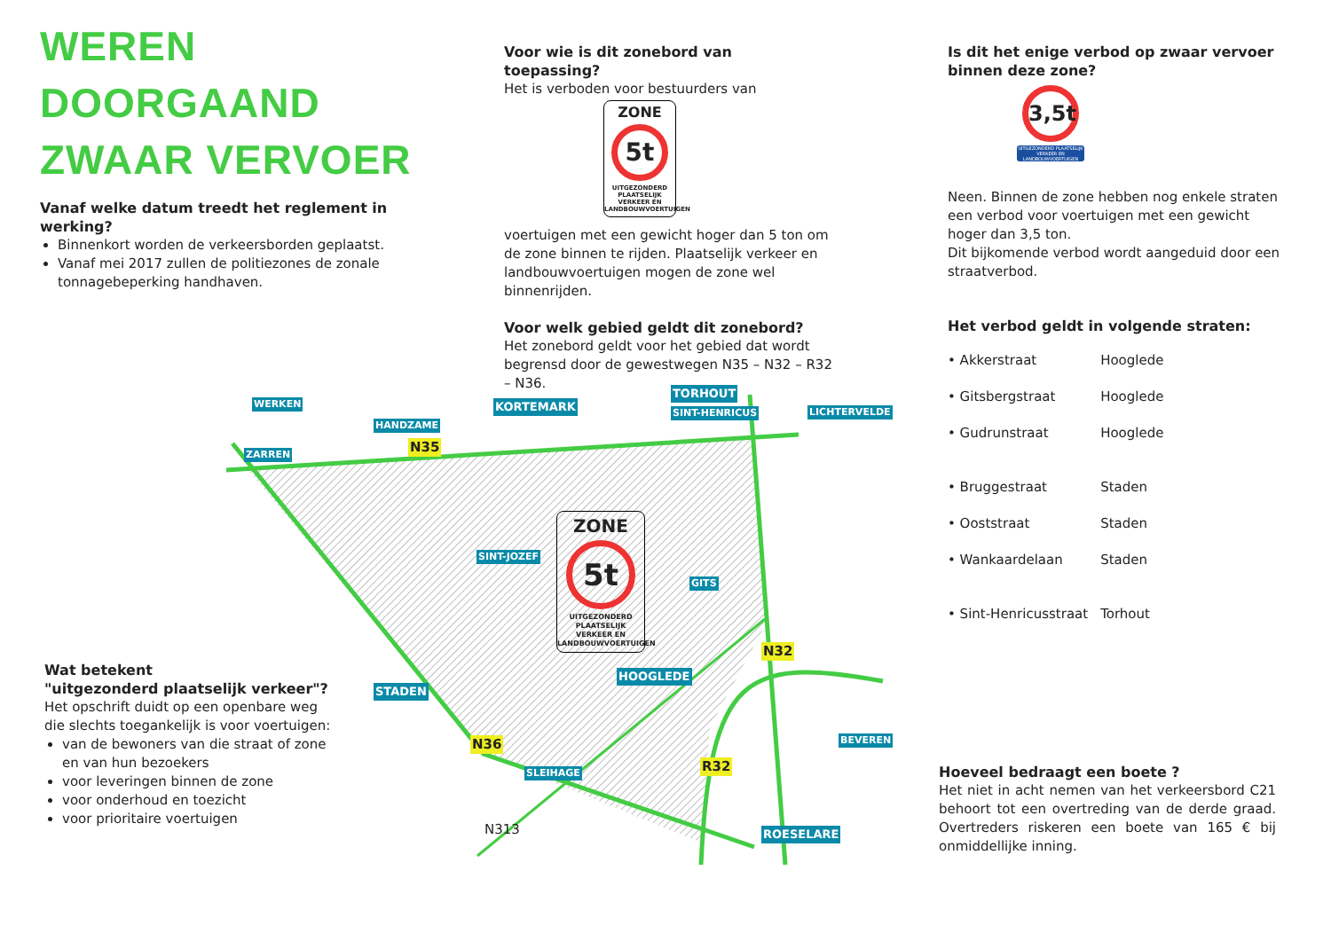WEREN
DOORGAAND
ZWAAR VERVOER
Vanaf welke datum treedt het reglement in werking?
Binnenkort worden de verkeersborden geplaatst.
Vanaf mei 2017 zullen de politiezones de zonale tonnagebeperking handhaven.
Voor wie is dit zonebord van toepassing?
Het is verboden voor bestuurders van
ZONE
5t
UITGEZONDERD PLAATSELIJK VERKEER EN LANDBOUWVOERTUIGEN
voertuigen met een gewicht hoger dan 5 ton om de zone binnen te rijden. Plaatselijk verkeer en landbouwvoertuigen mogen de zone wel binnenrijden.
Voor welk gebied geldt dit zonebord?
Het zonebord geldt voor het gebied dat wordt begrensd door de gewestwegen N35 – N32 – R32 – N36.
Is dit het enige verbod op zwaar vervoer binnen deze zone?
3,5t
UITGEZONDERD PLAATSELIJK VERKEER EN LANDBOUWVOERTUIGEN
Neen. Binnen de zone hebben nog enkele straten een verbod voor voertuigen met een gewicht hoger dan 3,5 ton.
Dit bijkomende verbod wordt aangeduid door een straatverbod.
Het verbod geldt in volgende straten:
| • Akkerstraat | Hooglede |
| • Gitsbergstraat | Hooglede |
| • Gudrunstraat | Hooglede |
| • Bruggestraat | Staden |
| • Ooststraat | Staden |
| • Wankaardelaan | Staden |
| • Sint-Henricusstraat | Torhout |
Hoeveel bedraagt een boete ?
Het niet in acht nemen van het verkeersbord C21 behoort tot een overtreding van de derde graad. Overtreders riskeren een boete van 165 € bij onmiddellijke inning.
Wat betekent
"uitgezonderd plaatselijk verkeer"?
Het opschrift duidt op een openbare weg die slechts toegankelijk is voor voertuigen:
van de bewoners van die straat of zone en van hun bezoekers
voor leveringen binnen de zone
voor onderhoud en toezicht
voor prioritaire voertuigen
ZONE
5t
UITGEZONDERD PLAATSELIJK VERKEER EN LANDBOUWVOERTUIGEN
WERKEN
HANDZAME
KORTEMARK
TORHOUT
SINT-HENRICUS LICHTERVELDE
ZARREN N35
SINT-JOZEF
GITS
N32
HOOGLEDE
STADEN
N36
SLEIHAGE R32
BEVEREN
N313 ROESELARE